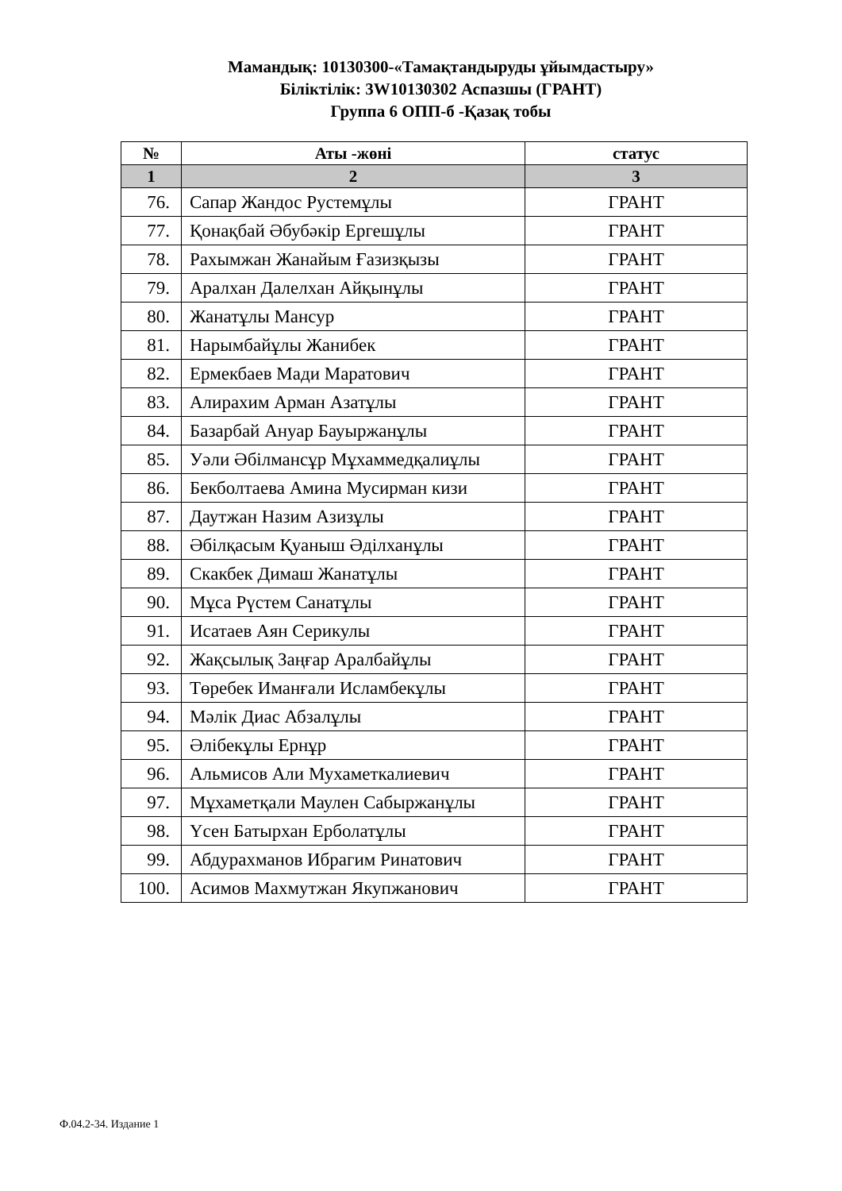Мамандық: 10130300-«Тамақтандыруды ұйымдастыру»
Біліктілік: 3W10130302 Аспазшы (ГРАНТ)
Группа 6 ОПП-б -Қазақ тобы
| № | Аты -жөні | статус |
| --- | --- | --- |
| 1 | 2 | 3 |
| 76. | Сапар Жандос Рустемұлы | ГРАНТ |
| 77. | Қонақбай Әбубәкір Ергешұлы | ГРАНТ |
| 78. | Рахымжан Жанайым Ғазизқызы | ГРАНТ |
| 79. | Аралхан Далелхан Айқынұлы | ГРАНТ |
| 80. | Жанатұлы Мансур | ГРАНТ |
| 81. | Нарымбайұлы Жанибек | ГРАНТ |
| 82. | Ермекбаев Мади Маратович | ГРАНТ |
| 83. | Алирахим Арман Азатұлы | ГРАНТ |
| 84. | Базарбай Ануар Бауыржанұлы | ГРАНТ |
| 85. | Уәли Әбілмансұр Мұхаммедқалиұлы | ГРАНТ |
| 86. | Бекболтаева Амина Мусирман кизи | ГРАНТ |
| 87. | Даутжан Назим Азизұлы | ГРАНТ |
| 88. | Әбілқасым Қуаныш Әділханұлы | ГРАНТ |
| 89. | Скакбек Димаш Жанатұлы | ГРАНТ |
| 90. | Мұса Рүстем Санатұлы | ГРАНТ |
| 91. | Исатаев Аян Серикулы | ГРАНТ |
| 92. | Жақсылық Заңғар Аралбайұлы | ГРАНТ |
| 93. | Төребек Иманғали Исламбекұлы | ГРАНТ |
| 94. | Мәлік Диас Абзалұлы | ГРАНТ |
| 95. | Әлібекұлы Ернұр | ГРАНТ |
| 96. | Альмисов Али Мухаметкалиевич | ГРАНТ |
| 97. | Мұхаметқали Маулен Сабыржанұлы | ГРАНТ |
| 98. | Үсен Батырхан Ерболатұлы | ГРАНТ |
| 99. | Абдурахманов Ибрагим Ринатович | ГРАНТ |
| 100. | Асимов Махмутжан Якупжанович | ГРАНТ |
Ф.04.2-34. Издание 1